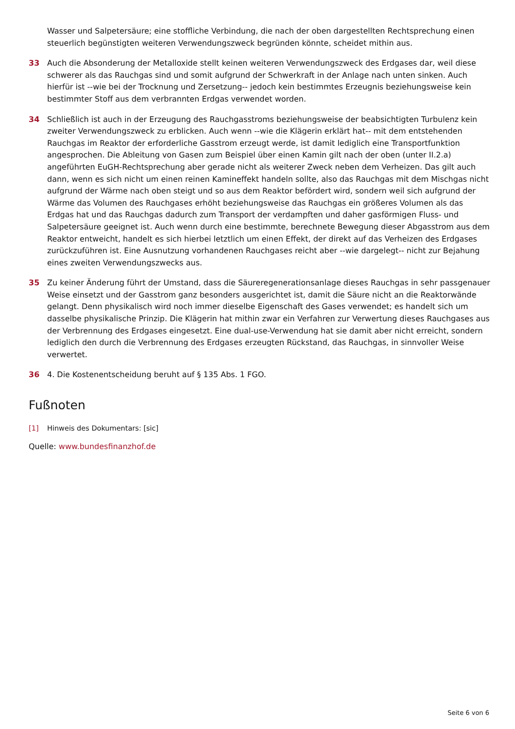Wasser und Salpetersäure; eine stoffliche Verbindung, die nach der oben dargestellten Rechtsprechung einen steuerlich begünstigten weiteren Verwendungszweck begründen könnte, scheidet mithin aus.
33 Auch die Absonderung der Metalloxide stellt keinen weiteren Verwendungszweck des Erdgases dar, weil diese schwerer als das Rauchgas sind und somit aufgrund der Schwerkraft in der Anlage nach unten sinken. Auch hierfür ist --wie bei der Trocknung und Zersetzung-- jedoch kein bestimmtes Erzeugnis beziehungsweise kein bestimmter Stoff aus dem verbrannten Erdgas verwendet worden.
34 Schließlich ist auch in der Erzeugung des Rauchgasstroms beziehungsweise der beabsichtigten Turbulenz kein zweiter Verwendungszweck zu erblicken. Auch wenn --wie die Klägerin erklärt hat-- mit dem entstehenden Rauchgas im Reaktor der erforderliche Gasstrom erzeugt werde, ist damit lediglich eine Transportfunktion angesprochen. Die Ableitung von Gasen zum Beispiel über einen Kamin gilt nach der oben (unter II.2.a) angeführten EuGH-Rechtsprechung aber gerade nicht als weiterer Zweck neben dem Verheizen. Das gilt auch dann, wenn es sich nicht um einen reinen Kamineffekt handeln sollte, also das Rauchgas mit dem Mischgas nicht aufgrund der Wärme nach oben steigt und so aus dem Reaktor befördert wird, sondern weil sich aufgrund der Wärme das Volumen des Rauchgases erhöht beziehungsweise das Rauchgas ein größeres Volumen als das Erdgas hat und das Rauchgas dadurch zum Transport der verdampften und daher gasförmigen Fluss- und Salpetersäure geeignet ist. Auch wenn durch eine bestimmte, berechnete Bewegung dieser Abgasstrom aus dem Reaktor entweicht, handelt es sich hierbei letztlich um einen Effekt, der direkt auf das Verheizen des Erdgases zurückzuführen ist. Eine Ausnutzung vorhandenen Rauchgases reicht aber --wie dargelegt-- nicht zur Bejahung eines zweiten Verwendungszwecks aus.
35 Zu keiner Änderung führt der Umstand, dass die Säureregenerationsanlage dieses Rauchgas in sehr passgenauer Weise einsetzt und der Gasstrom ganz besonders ausgerichtet ist, damit die Säure nicht an die Reaktorwände gelangt. Denn physikalisch wird noch immer dieselbe Eigenschaft des Gases verwendet; es handelt sich um dasselbe physikalische Prinzip. Die Klägerin hat mithin zwar ein Verfahren zur Verwertung dieses Rauchgases aus der Verbrennung des Erdgases eingesetzt. Eine dual-use-Verwendung hat sie damit aber nicht erreicht, sondern lediglich den durch die Verbrennung des Erdgases erzeugten Rückstand, das Rauchgas, in sinnvoller Weise verwertet.
36 4. Die Kostenentscheidung beruht auf § 135 Abs. 1 FGO.
Fußnoten
[1] Hinweis des Dokumentars: [sic]
Quelle: www.bundesfinanzhof.de
Seite 6 von 6